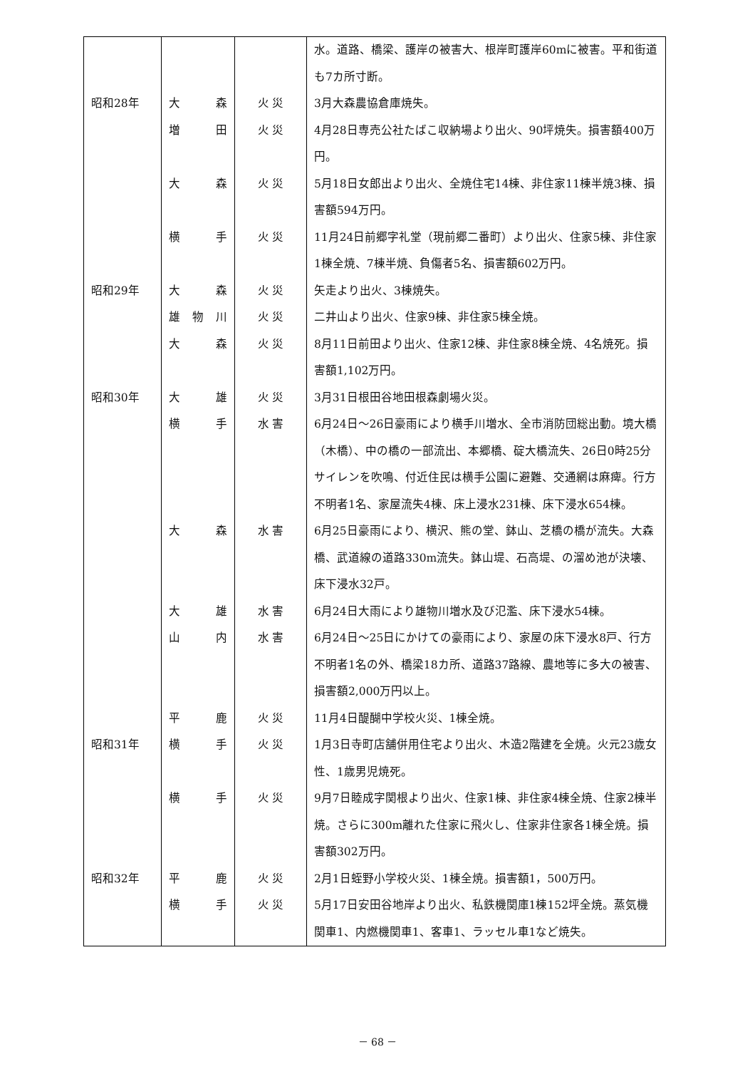| | | | 水。道路、橋梁、護岸の被害大、根岸町護岸60mに被害。平和街道も7カ所寸断。 |
| 昭和28年 | 大 森 | 火 災 | 3月大森農協倉庫焼失。 |
| | 増 田 | 火 災 | 4月28日専売公社たばこ収納場より出火、90坪焼失。損害額400万円。 |
| | 大 森 | 火 災 | 5月18日女郎出より出火、全焼住宅14棟、非住家11棟半焼3棟、損害額594万円。 |
| | 横 手 | 火 災 | 11月24日前郷字礼堂（現前郷二番町）より出火、住家5棟、非住家1棟全焼、7棟半焼、負傷者5名、損害額602万円。 |
| 昭和29年 | 大 森 | 火 災 | 矢走より出火、3棟焼失。 |
| | 雄 物 川 | 火 災 | 二井山より出火、住家9棟、非住家5棟全焼。 |
| | 大 森 | 火 災 | 8月11日前田より出火、住家12棟、非住家8棟全焼、4名焼死。損害額1,102万円。 |
| 昭和30年 | 大 雄 | 火 災 | 3月31日根田谷地田根森劇場火災。 |
| | 横 手 | 水 害 | 6月24日～26日豪雨により横手川増水、全市消防団総出動。境大橋（木橋）、中の橋の一部流出、本郷橋、碇大橋流失、26日0時25分サイレンを吹鳴、付近住民は横手公園に避難、交通網は麻痺。行方不明者1名、家屋流失4棟、床上浸水231棟、床下浸水654棟。 |
| | 大 森 | 水 害 | 6月25日豪雨により、横沢、熊の堂、鉢山、芝橋の橋が流失。大森橋、武道線の道路330m流失。鉢山堤、石高堤、の溜め池が決壊、床下浸水32戸。 |
| | 大 雄 | 水 害 | 6月24日大雨により雄物川増水及び氾濫、床下浸水54棟。 |
| | 山 内 | 水 害 | 6月24日～25日にかけての豪雨により、家屋の床下浸水8戸、行方不明者1名の外、橋梁18カ所、道路37路線、農地等に多大の被害、損害額2,000万円以上。 |
| | 平 鹿 | 火 災 | 11月4日醍醐中学校火災、1棟全焼。 |
| 昭和31年 | 横 手 | 火 災 | 1月3日寺町店舗併用住宅より出火、木造2階建を全焼。火元23歳女性、1歳男児焼死。 |
| | 横 手 | 火 災 | 9月7日睦成字関根より出火、住家1棟、非住家4棟全焼、住家2棟半焼。さらに300m離れた住家に飛火し、住家非住家各1棟全焼。損害額302万円。 |
| 昭和32年 | 平 鹿 | 火 災 | 2月1日蛭野小学校火災、1棟全焼。損害額1，500万円。 |
| | 横 手 | 火 災 | 5月17日安田谷地岸より出火、私鉄機関庫1棟152坪全焼。蒸気機関車1、内燃機関車1、客車1、ラッセル車1など焼失。 |
－ 68 －